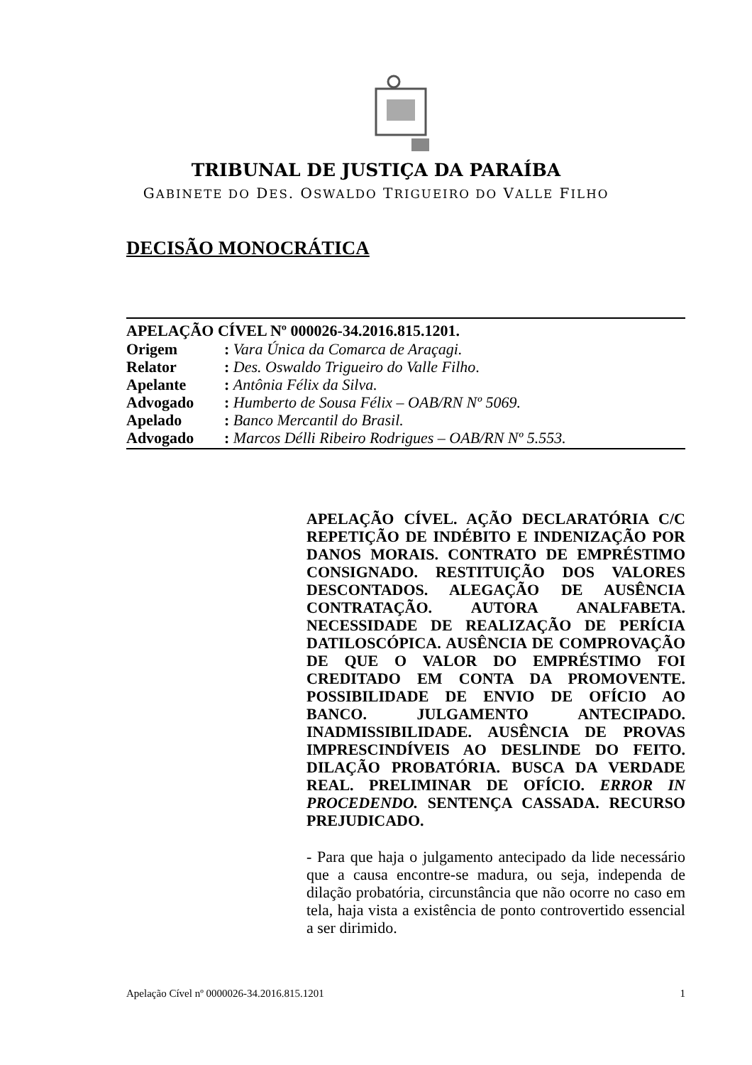TRIBUNAL DE JUSTIÇA DA PARAÍBA
GABINETE DO DES. OSWALDO TRIGUEIRO DO VALLE FILHO
DECISÃO MONOCRÁTICA
APELAÇÃO CÍVEL Nº 000026-34.2016.815.1201.
| Origem | : Vara Única da Comarca de Araçagi. |
| Relator | : Des. Oswaldo Trigueiro do Valle Filho . |
| Apelante | : Antônia Félix da Silva. |
| Advogado | : Humberto de Sousa Félix – OAB/RN Nº 5069. |
| Apelado | : Banco Mercantil do Brasil. |
| Advogado | : Marcos Délli Ribeiro Rodrigues – OAB/RN Nº 5.553. |
APELAÇÃO CÍVEL. AÇÃO DECLARATÓRIA C/C REPETIÇÃO DE INDÉBITO E INDENIZAÇÃO POR DANOS MORAIS. CONTRATO DE EMPRÉSTIMO CONSIGNADO. RESTITUIÇÃO DOS VALORES DESCONTADOS. ALEGAÇÃO DE AUSÊNCIA CONTRATAÇÃO. AUTORA ANALFABETA. NECESSIDADE DE REALIZAÇÃO DE PERÍCIA DATILOSCÓPICA. AUSÊNCIA DE COMPROVAÇÃO DE QUE O VALOR DO EMPRÉSTIMO FOI CREDITADO EM CONTA DA PROMOVENTE. POSSIBILIDADE DE ENVIO DE OFÍCIO AO BANCO. JULGAMENTO ANTECIPADO. INADMISSIBILIDADE. AUSÊNCIA DE PROVAS IMPRESCINDÍVEIS AO DESLINDE DO FEITO. DILAÇÃO PROBATÓRIA. BUSCA DA VERDADE REAL. PRELIMINAR DE OFÍCIO. ERROR IN PROCEDENDO. SENTENÇA CASSADA. RECURSO PREJUDICADO.
- Para que haja o julgamento antecipado da lide necessário que a causa encontre-se madura, ou seja, independa de dilação probatória, circunstância que não ocorre no caso em tela, haja vista a existência de ponto controvertido essencial a ser dirimido.
Apelação Cível nº 0000026-34.2016.815.1201 1